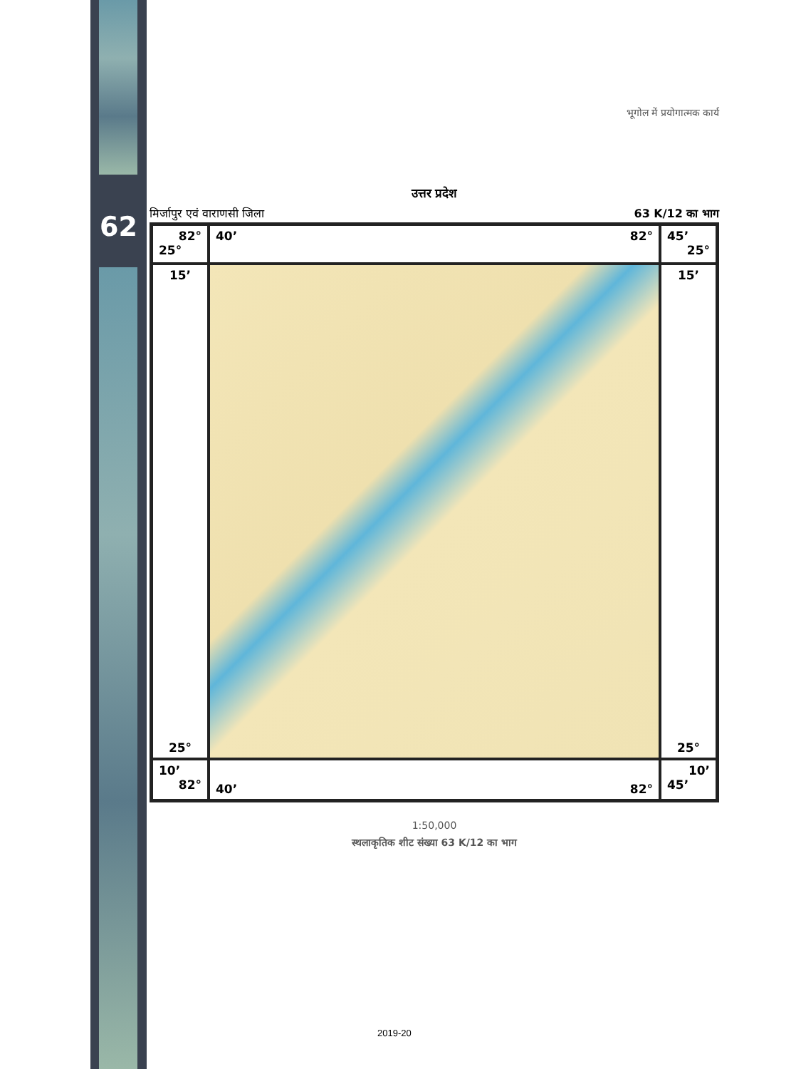62
भूगोल में प्रयोगात्मक कार्य
उत्तर प्रदेश
मिर्जापुर एवं वाराणसी जिला 63 K/12 का भाग
82°
25°
40’ 82°
45’
25°
15’
25°
15’
25°
10’
82°
40’ 82°
10’
45’
1:50,000
स्थलाकृतिक शीट संख्या 63 K/12 का भाग
2019-20